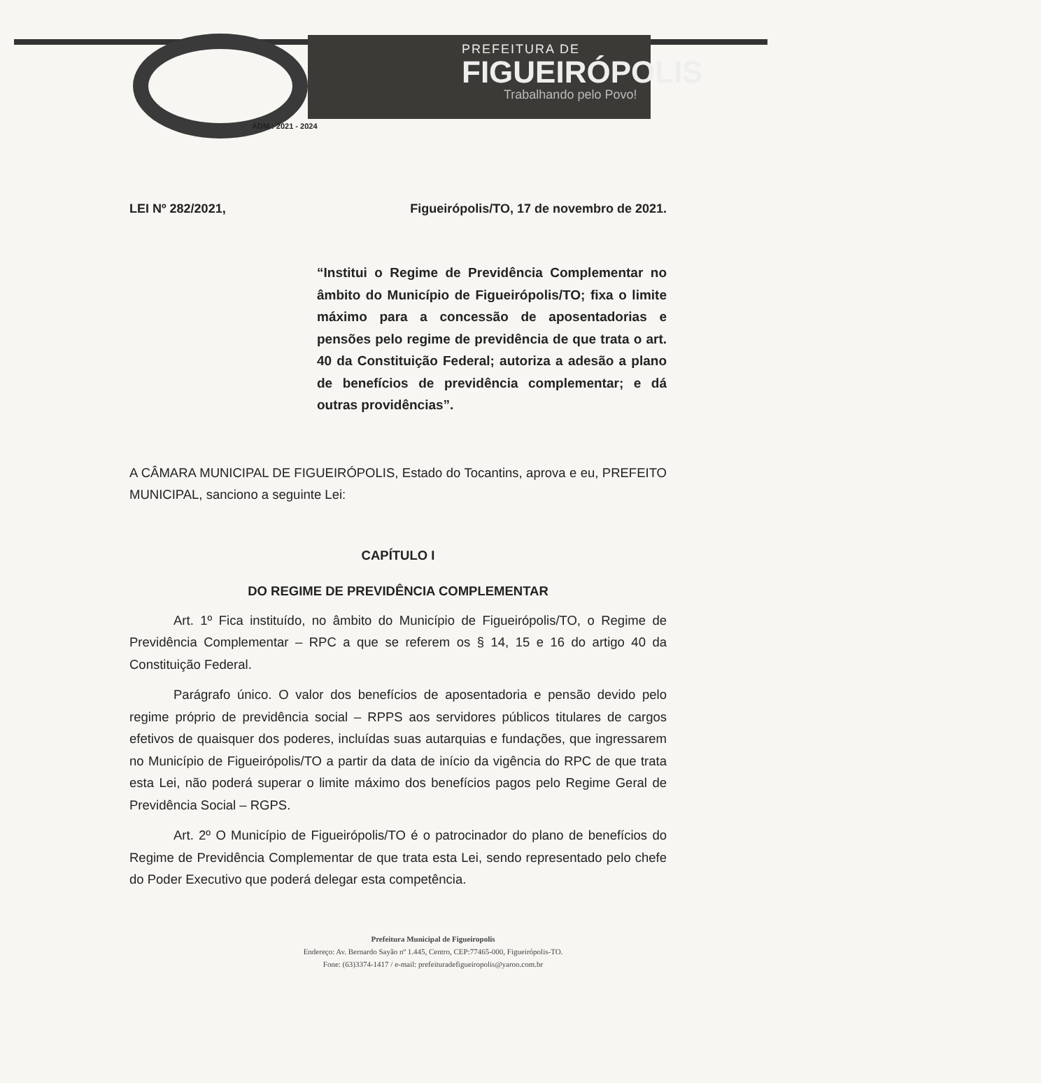PREFEITURA DE
FIGUEIRÓPOLIS
Trabalhando pelo Povo!
ADM.: 2021 - 2024
LEI Nº 282/2021, Figueirópolis/TO, 17 de novembro de 2021.
“Institui o Regime de Previdência Complementar no âmbito do Município de Figueirópolis/TO; fixa o limite máximo para a concessão de aposentadorias e pensões pelo regime de previdência de que trata o art. 40 da Constituição Federal; autoriza a adesão a plano de benefícios de previdência complementar; e dá outras providências”.
A CÂMARA MUNICIPAL DE FIGUEIRÓPOLIS, Estado do Tocantins, aprova e eu, PREFEITO MUNICIPAL, sanciono a seguinte Lei:
CAPÍTULO I
DO REGIME DE PREVIDÊNCIA COMPLEMENTAR
Art. 1º Fica instituído, no âmbito do Município de Figueirópolis/TO, o Regime de Previdência Complementar – RPC a que se referem os § 14, 15 e 16 do artigo 40 da Constituição Federal.
Parágrafo único. O valor dos benefícios de aposentadoria e pensão devido pelo regime próprio de previdência social – RPPS aos servidores públicos titulares de cargos efetivos de quaisquer dos poderes, incluídas suas autarquias e fundações, que ingressarem no Município de Figueirópolis/TO a partir da data de início da vigência do RPC de que trata esta Lei, não poderá superar o limite máximo dos benefícios pagos pelo Regime Geral de Previdência Social – RGPS.
Art. 2º O Município de Figueirópolis/TO é o patrocinador do plano de benefícios do Regime de Previdência Complementar de que trata esta Lei, sendo representado pelo chefe do Poder Executivo que poderá delegar esta competência.
Prefeitura Municipal de Figueiropolis
Endereço: Av. Bernardo Sayão nº 1.445, Centro, CEP:77465-000, Figueirópolis-TO.
Fone: (63)3374-1417 / e-mail: prefeituradefigueiropolis@yaroo.com.br